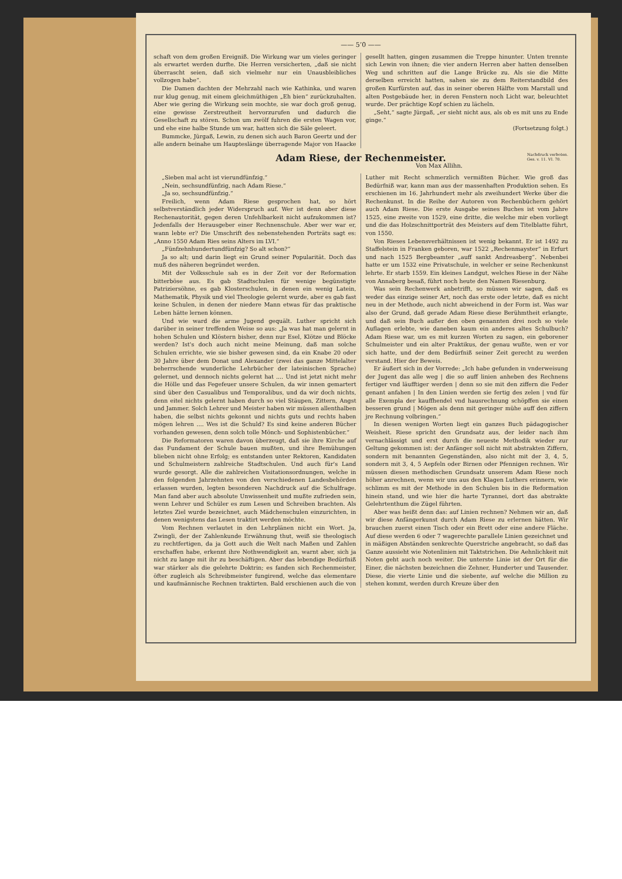—— 5’0 ——
schaft von dem großen Ereigniß. Die Wirkung war um vieles geringer als erwartet werden durfte. Die Herren versicherten, „daß sie nicht überrascht seien, daß sich vielmehr nur ein Unausbleibliches vollzogen habe“.
Die Damen dachten der Mehrzahl nach wie Kathinka, und waren nur klug genug, mit einem gleichmüthigen „Eh bien“ zurückzuhalten. Aber wie gering die Wirkung sein mochte, sie war doch groß genug, eine gewisse Zerstreutheit hervorzurufen und dadurch die Gesellschaft zu stören. Schon um zwölf fuhren die ersten Wagen vor, und ehe eine halbe Stunde um war, hatten sich die Säle geleert.
Bummcke, Jürgaß, Lewin, zu denen sich auch Baron Geertz und der alle andern beinahe um Hauptes­länge überragende Major von Haacke gesellt hatten, gingen zusammen die Treppe hinunter. Unten trennte sich Lewin von ihnen; die vier andern Herren aber hatten denselben Weg und schritten auf die Lange Brücke zu. Als sie die Mitte derselben erreicht hatten, sahen sie zu dem Reiterstandbild des großen Kurfürsten auf, das in seiner oberen Hälfte vom Marstall und alten Postgebäude her, in deren Fenstern noch Licht war, beleuchtet wurde. Der prächtige Kopf schien zu lächeln.
„Seht,“ sagte Jürgaß, „er sieht nicht aus, als ob es mit uns zu Ende ginge.“
(Fortsetzung folgt.)
Adam Riese, der Rechenmeister.
Nachdruck verboten.
Ges. v. 11. VI. 70.
Von Max Allihn.
„Sieben mal acht ist vierundfünfzig.“
„Nein, sechsundfünfzig, nach Adam Riese.“
„Ja so, sechsundfünfzig.“
Freilich, wenn Adam Riese gesprochen hat, so hört selbstverständlich jeder Widerspruch auf. Wer ist denn aber diese Rechenautorität, gegen deren Unfehlbarkeit nicht aufzukommen ist? Jedenfalls der Herausgeber einer Rechnenschule. Aber wer war er, wann lebte er? Die Umschrift des nebenstehenden Porträts sagt es: „Anno 1550 Adam Ries seins Alters im LVI.“
„Fünfzehnhundertundfünfzig? So alt schon?“
Ja so alt; und darin liegt ein Grund seiner Popularität. Doch das muß des näheren begründet werden.
Mit der Volksschule sah es in der Zeit vor der Reformation bitterböse aus. Es gab Stadtschulen für wenige begünstigte Patriziersöhne, es gab Klosterschulen, in denen ein wenig Latein, Mathematik, Physik und viel Theologie gelernt wurde, aber es gab fast keine Schulen, in denen der niedere Mann etwas für das praktische Leben hätte lernen können.
Und wie ward die arme Jugend gequält. Luther spricht sich darüber in seiner treffenden Weise so aus: „Ja was hat man gelernt in hohen Schulen und Klöstern bisher, denn nur Esel, Klötze und Blöcke werden? Ist's doch auch nicht meine Meinung, daß man solche Schulen errichte, wie sie bisher gewesen sind, da ein Knabe 20 oder 30 Jahre über dem Donat und Alexander (zwei das ganze Mittelalter beherrschende wunderliche Lehrbücher der lateinischen Sprache) gelernet, und dennoch nichts gelernt hat .... Und ist jetzt nicht mehr die Hölle und das Fegefeuer unsere Schulen, da wir innen gemartert sind über den Casualibus und Temporalibus, und da wir doch nichts, denn eitel nichts gelernt haben durch so viel Stäupen, Zittern, Angst und Jammer. Solch Lehrer und Meister haben wir müssen allenthalben haben, die selbst nichts gekonnt und nichts guts und rechts haben mögen lehren .... Wes ist die Schuld? Es sind keine anderen Bücher vorhanden gewesen, denn solch tolle Mönch- und Sophistenbücher.“
Die Reformatoren waren davon überzeugt, daß sie ihre Kirche auf das Fundament der Schule bauen mußten, und ihre Bemühungen blieben nicht ohne Erfolg; es entstanden unter Rektoren, Kandidaten und Schulmeistern zahlreiche Stadtschulen. Und auch für's Land wurde gesorgt. Alle die zahlreichen Visitationsordnungen, welche in den folgenden Jahrzehnten von den verschiedenen Landesbehörden erlassen wurden, legten besonderen Nachdruck auf die Schulfrage. Man fand aber auch absolute Unwissenheit und mußte zufrieden sein, wenn Lehrer und Schüler es zum Lesen und Schreiben brachten. Als letztes Ziel wurde bezeichnet, auch Mädchenschulen einzurichten, in denen wenigstens das Lesen traktirt werden möchte.
Vom Rechnen verlautet in den Lehrplänen nicht ein Wort. Ja, Zwingli, der der Zahlenkunde Erwähnung thut, weiß sie theologisch zu rechtfertigen, da ja Gott auch die Welt nach Maßen und Zahlen erschaffen habe, erkennt ihre Nothwendigkeit an, warnt aber, sich ja nicht zu lange mit ihr zu beschäftigen. Aber das lebendige Bedürfniß war stärker als die gelehrte Doktrin; es fanden sich Rechenmeister, öfter zugleich als Schreibmeister fungirend, welche das elementare und kaufmännische Rechnen traktirten. Bald erschienen auch die von Luther mit Recht schmerzlich vermißten Bücher. Wie groß das Bedürfniß war, kann man aus der massenhaften Produktion sehen. Es erschienen im 16. Jahrhundert mehr als zweihundert Werke über die Rechenkunst. In die Reihe der Autoren von Rechenbüchern gehört auch Adam Riese. Die erste Ausgabe seines Buches ist vom Jahre 1525, eine zweite von 1529, eine dritte, die welche mir eben vorliegt und die das Holzschnittporträt des Meisters auf dem Titelblatte führt, von 1550.
Von Rieses Lebensverhältnissen ist wenig bekannt. Er ist 1492 zu Staffelstein in Franken geboren, war 1522 „Rechenmayster“ in Erfurt und nach 1525 Bergbeamter „auff sankt Andreasberg“. Nebenbei hatte er um 1532 eine Privatschule, in welcher er seine Rechenkunst lehrte. Er starb 1559. Ein kleines Landgut, welches Riese in der Nähe von Annaberg besaß, führt noch heute den Namen Riesenburg.
Was sein Rechenwerk anbetrifft, so müssen wir sagen, daß es weder das einzige seiner Art, noch das erste oder letzte, daß es nicht neu in der Methode, auch nicht abweichend in der Form ist. Was war also der Grund, daß gerade Adam Riese diese Berühmtheit erlangte, und daß sein Buch außer den oben genannten drei noch so viele Auflagen erlebte, wie daneben kaum ein anderes altes Schulbuch? Adam Riese war, um es mit kurzen Worten zu sagen, ein geborener Schulmeister und ein alter Praktikus, der genau wußte, wen er vor sich hatte, und der dem Bedürfniß seiner Zeit gerecht zu werden verstand. Hier der Beweis.
Er äußert sich in der Vorrede: „Ich habe gefunden in vnderweisung der Jugent das alle weg | die so auff linien anheben des Rechnens fertiger vnd läufftiger werden | denn so sie mit den ziffern die Feder genant anfahen | In den Linien werden sie fertig des zelen | vnd für alle Exempla der kauffhendel vnd hausrechnung schöpffen sie einen besseren grund | Mögen als denn mit geringer mühe auff den ziffern jre Rechnung volbringen.“
In diesen wenigen Worten liegt ein ganzes Buch pädagogischer Weisheit. Riese spricht den Grundsatz aus, der leider nach ihm vernachlässigt und erst durch die neueste Methodik wieder zur Geltung gekommen ist: der Anfänger soll nicht mit abstrakten Ziffern, sondern mit benannten Gegenständen, also nicht mit der 3, 4, 5, sondern mit 3, 4, 5 Aepfeln oder Birnen oder Pfennigen rechnen. Wir müssen diesen methodischen Grundsatz unserem Adam Riese noch höher anrechnen, wenn wir uns aus den Klagen Luthers erinnern, wie schlimm es mit der Methode in den Schulen bis in die Reformation hinein stand, und wie hier die harte Tyrannei, dort das abstrakte Gelehrtenthum die Zügel führten.
Aber was heißt denn das: auf Linien rechnen? Nehmen wir an, daß wir diese Anfängerkunst durch Adam Riese zu erlernen hätten. Wir brauchen zuerst einen Tisch oder ein Brett oder eine andere Fläche. Auf diese werden 6 oder 7 wagerechte parallele Linien gezeichnet und in mäßigen Abständen senkrechte Querstriche angebracht, so daß das Ganze aussieht wie Notenlinien mit Taktstrichen. Die Aehnlichkeit mit Noten geht auch noch weiter. Die unterste Linie ist der Ort für die Einer, die nächsten bezeichnen die Zehner, Hunderter und Tausender. Diese, die vierte Linie und die siebente, auf welche die Million zu stehen kommt, werden durch Kreuze über den